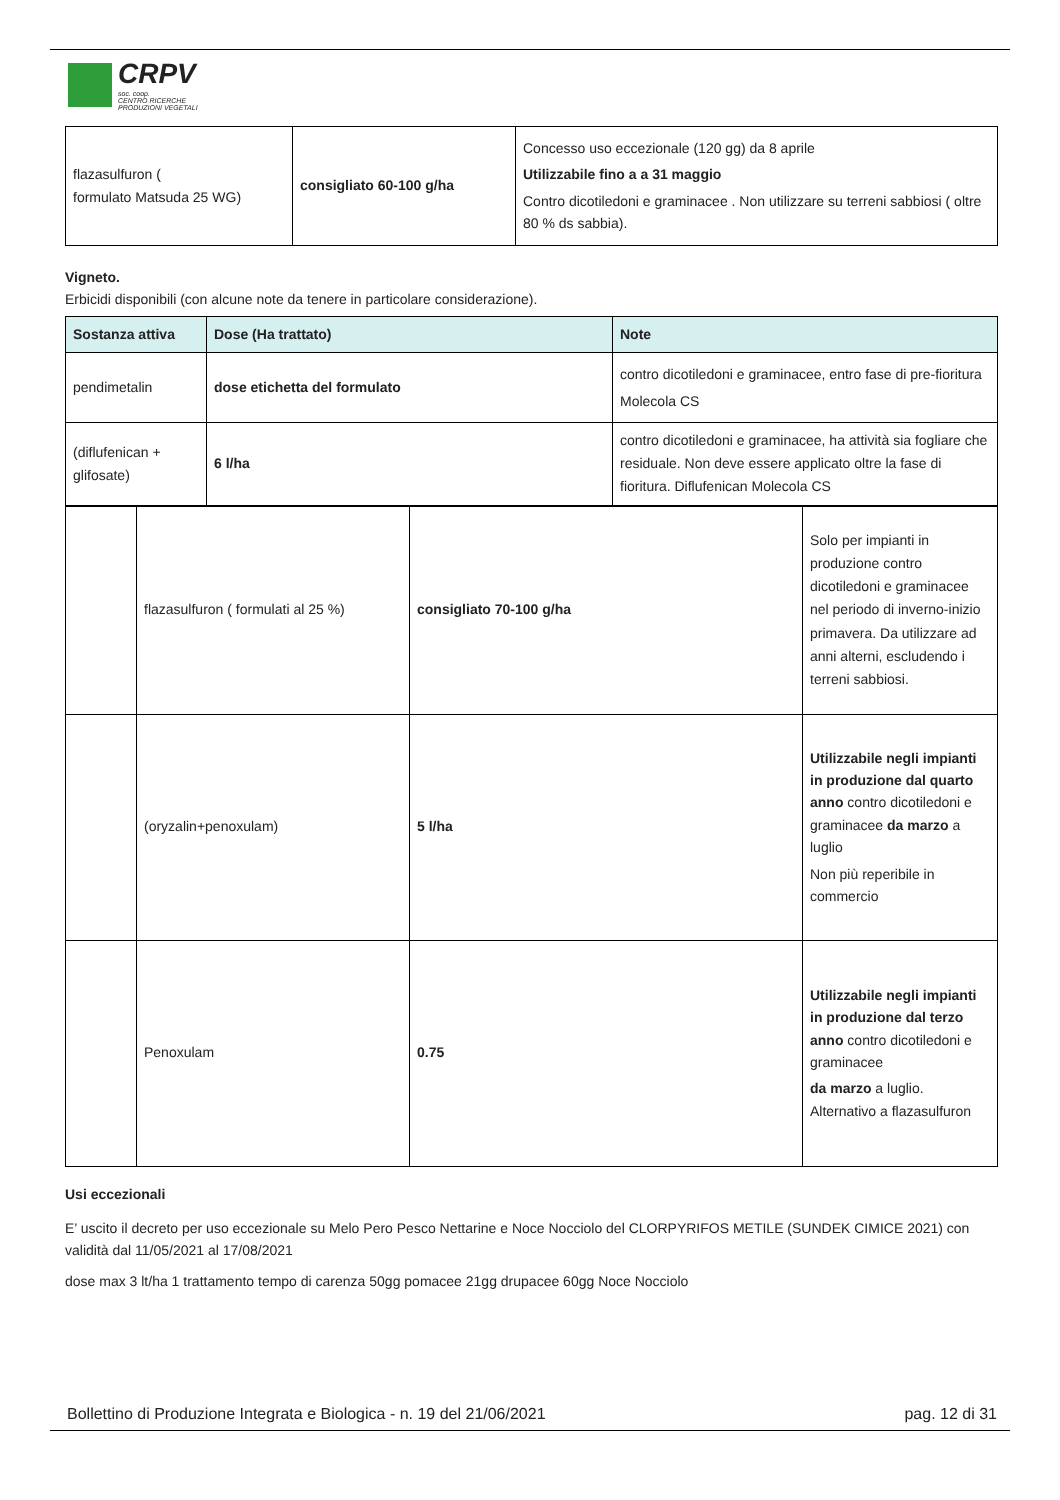CRPV
soc. coop.
CENTRO RICERCHE
PRODUZIONI VEGETALI
| flazasulfuron ( formulato Matsuda 25 WG) | consigliato 60-100 g/ha | Concesso uso eccezionale (120 gg) da 8 aprile Utilizzabile fino a a 31 maggio Contro dicotiledoni e graminacee . Non utilizzare su terreni sabbiosi ( oltre 80 % ds sabbia). |
Vigneto.
Erbicidi disponibili (con alcune note da tenere in particolare considerazione).
| Sostanza attiva | Dose (Ha trattato) | Note |
| --- | --- | --- |
| pendimetalin | dose etichetta del formulato | contro dicotiledoni e graminacee, entro fase di pre-fioritura Molecola CS |
| (diflufenican + glifosate) | 6 l/ha | contro dicotiledoni e graminacee, ha attività sia fogliare che residuale. Non deve essere applicato oltre la fase di fioritura. Diflufenican Molecola CS |
| | flazasulfuron ( formulati al 25 %) | consigliato 70-100 g/ha | Solo per impianti in produzione contro dicotiledoni e graminacee nel periodo di inverno-inizio primavera. Da utilizzare ad anni alterni, escludendo i terreni sabbiosi. |
| | (oryzalin+penoxulam) | 5 l/ha | Utilizzabile negli impianti in produzione dal quarto anno contro dicotiledoni e graminacee da marzo a luglio Non più reperibile in commercio |
| | Penoxulam | 0.75 | Utilizzabile negli impianti in produzione dal terzo anno contro dicotiledoni e graminacee da marzo a luglio. Alternativo a flazasulfuron |
Usi eccezionali
E’ uscito il decreto per uso eccezionale su Melo Pero Pesco Nettarine e Noce Nocciolo del CLORPYRIFOS METILE (SUNDEK CIMICE 2021) con validità dal 11/05/2021 al 17/08/2021
dose max 3 lt/ha 1 trattamento tempo di carenza 50gg pomacee 21gg drupacee 60gg Noce Nocciolo
Bollettino di Produzione Integrata e Biologica - n. 19 del 21/06/2021 pag. 12 di 31